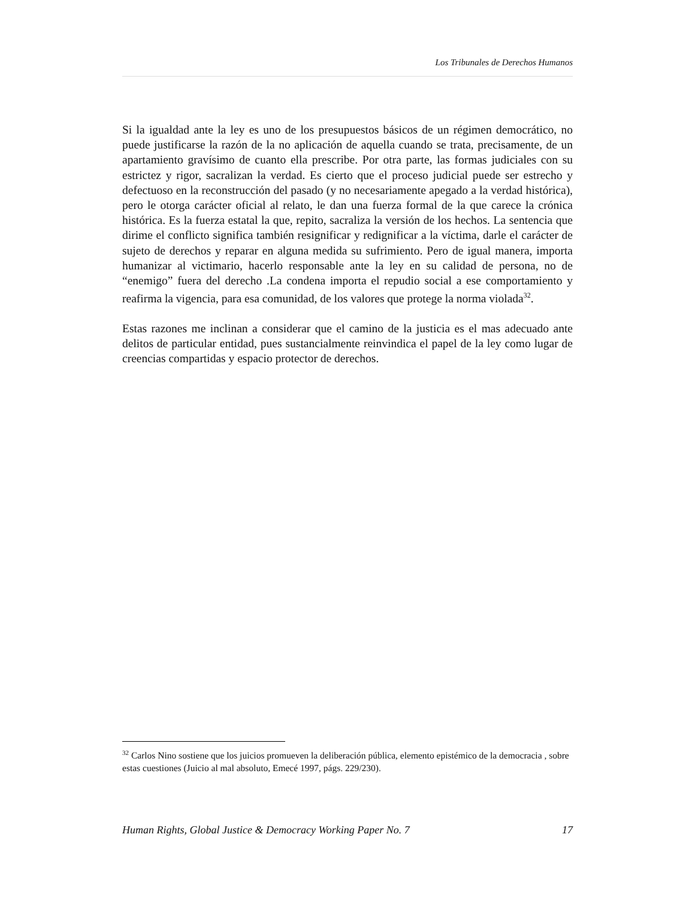Los Tribunales de Derechos Humanos
Si la igualdad ante la ley es uno de los presupuestos básicos de un régimen democrático, no puede justificarse la razón de la no aplicación de aquella cuando se trata, precisamente, de un apartamiento gravísimo de cuanto ella prescribe. Por otra parte, las formas judiciales con su estrictez y rigor, sacralizan la verdad. Es cierto que el proceso judicial puede ser estrecho y defectuoso en la reconstrucción del pasado (y no necesariamente apegado a la verdad histórica), pero le otorga carácter oficial al relato, le dan una fuerza formal de la que carece la crónica histórica. Es la fuerza estatal la que, repito, sacraliza la versión de los hechos. La sentencia que dirime el conflicto significa también resignificar y redignificar a la víctima, darle el carácter de sujeto de derechos y reparar en alguna medida su sufrimiento. Pero de igual manera, importa humanizar al victimario, hacerlo responsable ante la ley en su calidad de persona, no de “enemigo” fuera del derecho .La condena importa el repudio social a ese comportamiento y reafirma la vigencia, para esa comunidad, de los valores que protege la norma violada<sup>32</sup>.
Estas razones me inclinan a considerar que el camino de la justicia es el mas adecuado ante delitos de particular entidad, pues sustancialmente reinvindica el papel de la ley como lugar de creencias compartidas y espacio protector de derechos.
<sup>32</sup> Carlos Nino sostiene que los juicios promueven la deliberación pública, elemento epistémico de la democracia , sobre estas cuestiones (Juicio al mal absoluto, Emecé 1997, págs. 229/230).
Human Rights, Global Justice & Democracy Working Paper No. 7 17